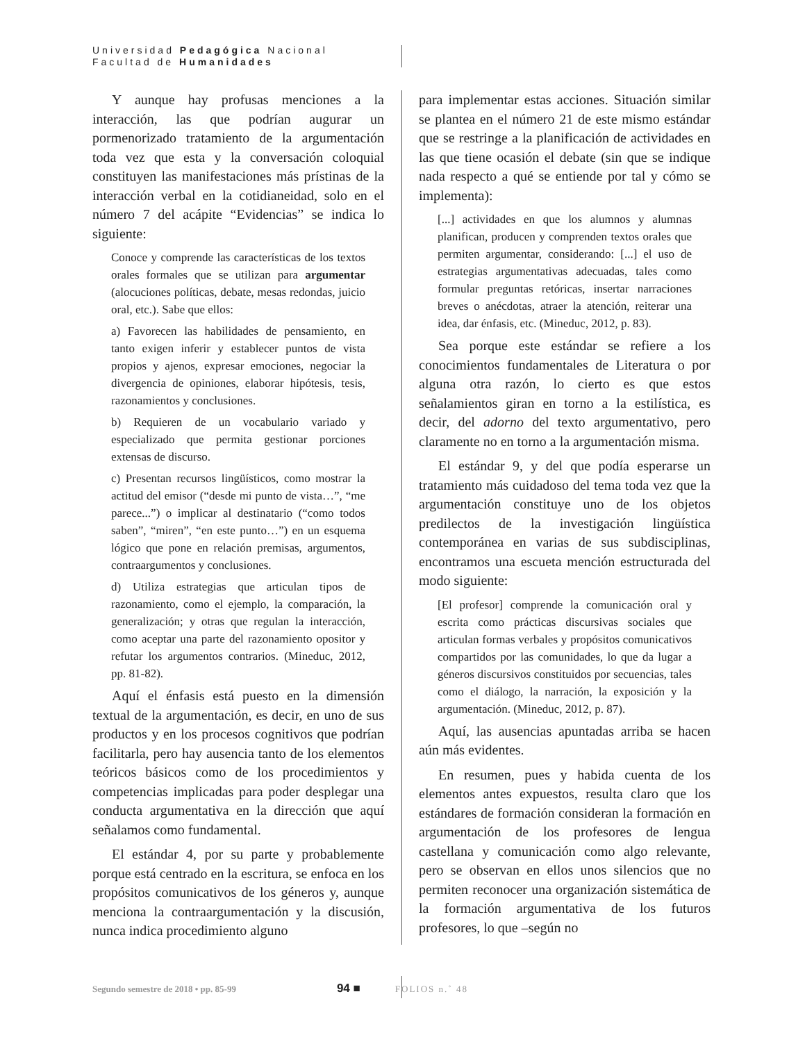Universidad Pedagógica Nacional
Facultad de Humanidades
Y aunque hay profusas menciones a la interacción, las que podrían augurar un pormenorizado tratamiento de la argumentación toda vez que esta y la conversación coloquial constituyen las manifestaciones más prístinas de la interacción verbal en la cotidianeidad, solo en el número 7 del acápite “Evidencias” se indica lo siguiente:
Conoce y comprende las características de los textos orales formales que se utilizan para argumentar (alocuciones políticas, debate, mesas redondas, juicio oral, etc.). Sabe que ellos:
a) Favorecen las habilidades de pensamiento, en tanto exigen inferir y establecer puntos de vista propios y ajenos, expresar emociones, negociar la divergencia de opiniones, elaborar hipótesis, tesis, razonamientos y conclusiones.
b) Requieren de un vocabulario variado y especializado que permita gestionar porciones extensas de discurso.
c) Presentan recursos lingüísticos, como mostrar la actitud del emisor (“desde mi punto de vista…”, “me parece...”) o implicar al destinatario (“como todos saben”, “miren”, “en este punto…”) en un esquema lógico que pone en relación premisas, argumentos, contraargumentos y conclusiones.
d) Utiliza estrategias que articulan tipos de razonamiento, como el ejemplo, la comparación, la generalización; y otras que regulan la interacción, como aceptar una parte del razonamiento opositor y refutar los argumentos contrarios. (Mineduc, 2012, pp. 81-82).
Aquí el énfasis está puesto en la dimensión textual de la argumentación, es decir, en uno de sus productos y en los procesos cognitivos que podrían facilitarla, pero hay ausencia tanto de los elementos teóricos básicos como de los procedimientos y competencias implicadas para poder desplegar una conducta argumentativa en la dirección que aquí señalamos como fundamental.
El estándar 4, por su parte y probablemente porque está centrado en la escritura, se enfoca en los propósitos comunicativos de los géneros y, aunque menciona la contraargumentación y la discusión, nunca indica procedimiento alguno
para implementar estas acciones. Situación similar se plantea en el número 21 de este mismo estándar que se restringe a la planificación de actividades en las que tiene ocasión el debate (sin que se indique nada respecto a qué se entiende por tal y cómo se implementa):
[...] actividades en que los alumnos y alumnas planifican, producen y comprenden textos orales que permiten argumentar, considerando: [...] el uso de estrategias argumentativas adecuadas, tales como formular preguntas retóricas, insertar narraciones breves o anécdotas, atraer la atención, reiterar una idea, dar énfasis, etc. (Mineduc, 2012, p. 83).
Sea porque este estándar se refiere a los conocimientos fundamentales de Literatura o por alguna otra razón, lo cierto es que estos señalamientos giran en torno a la estilística, es decir, del adorno del texto argumentativo, pero claramente no en torno a la argumentación misma.
El estándar 9, y del que podía esperarse un tratamiento más cuidadoso del tema toda vez que la argumentación constituye uno de los objetos predilectos de la investigación lingüística contemporánea en varias de sus subdisciplinas, encontramos una escueta mención estructurada del modo siguiente:
[El profesor] comprende la comunicación oral y escrita como prácticas discursivas sociales que articulan formas verbales y propósitos comunicativos compartidos por las comunidades, lo que da lugar a géneros discursivos constituidos por secuencias, tales como el diálogo, la narración, la exposición y la argumentación. (Mineduc, 2012, p. 87).
Aquí, las ausencias apuntadas arriba se hacen aún más evidentes.
En resumen, pues y habida cuenta de los elementos antes expuestos, resulta claro que los estándares de formación consideran la formación en argumentación de los profesores de lengua castellana y comunicación como algo relevante, pero se observan en ellos unos silencios que no permiten reconocer una organización sistemática de la formación argumentativa de los futuros profesores, lo que –según no
Segundo semestre de 2018 • pp. 85-99 94 ■ FOLIOS n.˚ 48